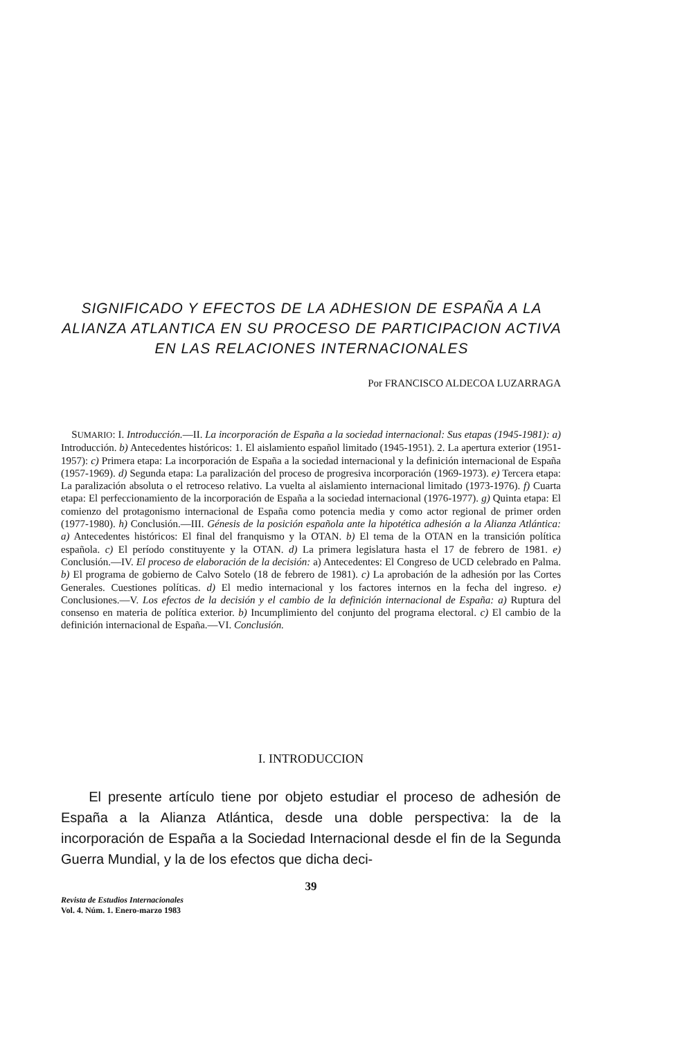SIGNIFICADO Y EFECTOS DE LA ADHESION DE ESPAÑA A LA ALIANZA ATLANTICA EN SU PROCESO DE PARTICIPACION ACTIVA EN LAS RELACIONES INTERNACIONALES
Por FRANCISCO ALDECOA LUZARRAGA
SUMARIO: I. Introducción.—II. La incorporación de España a la sociedad internacional: Sus etapas (1945-1981): a) Introducción. b) Antecedentes históricos: 1. El aislamiento español limitado (1945-1951). 2. La apertura exterior (1951-1957): c) Primera etapa: La incorporación de España a la sociedad internacional y la definición internacional de España (1957-1969). d) Segunda etapa: La paralización del proceso de progresiva incorporación (1969-1973). e) Tercera etapa: La paralización absoluta o el retroceso relativo. La vuelta al aislamiento internacional limitado (1973-1976). f) Cuarta etapa: El perfeccionamiento de la incorporación de España a la sociedad internacional (1976-1977). g) Quinta etapa: El comienzo del protagonismo internacional de España como potencia media y como actor regional de primer orden (1977-1980). h) Conclusión.—III. Génesis de la posición española ante la hipotética adhesión a la Alianza Atlántica: a) Antecedentes históricos: El final del franquismo y la OTAN. b) El tema de la OTAN en la transición política española. c) El período constituyente y la OTAN. d) La primera legislatura hasta el 17 de febrero de 1981. e) Conclusión.—IV. El proceso de elaboración de la decisión: a) Antecedentes: El Congreso de UCD celebrado en Palma. b) El programa de gobierno de Calvo Sotelo (18 de febrero de 1981). c) La aprobación de la adhesión por las Cortes Generales. Cuestiones políticas. d) El medio internacional y los factores internos en la fecha del ingreso. e) Conclusiones.—V. Los efectos de la decisión y el cambio de la definición internacional de España: a) Ruptura del consenso en materia de política exterior. b) Incumplimiento del conjunto del programa electoral. c) El cambio de la definición internacional de España.—VI. Conclusión.
I. INTRODUCCION
El presente artículo tiene por objeto estudiar el proceso de adhesión de España a la Alianza Atlántica, desde una doble perspectiva: la de la incorporación de España a la Sociedad Internacional desde el fin de la Segunda Guerra Mundial, y la de los efectos que dicha deci-
39
Revista de Estudios Internacionales
Vol. 4. Núm. 1. Enero-marzo 1983